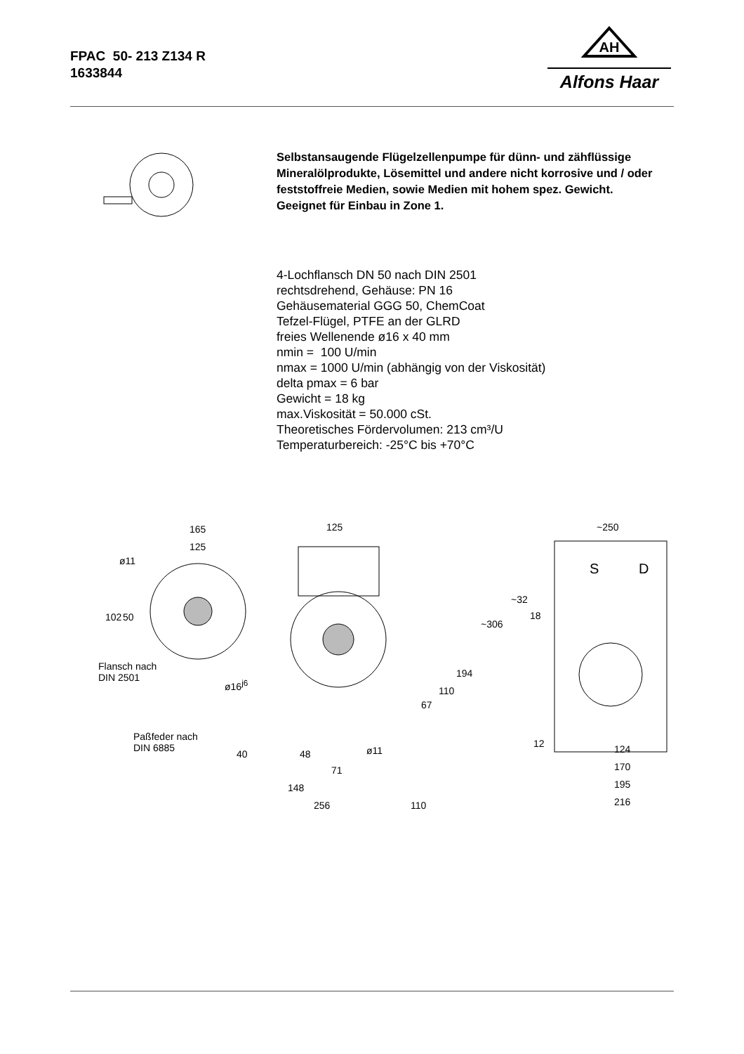FPAC 50- 213 Z134 R
1633844
AH
Alfons Haar
Selbstansaugende Flügelzellenpumpe für dünn- und zähflüssige Mineralölprodukte, Lösemittel und andere nicht korrosive und / oder feststoffreie Medien, sowie Medien mit hohem spez. Gewicht.
Geeignet für Einbau in Zone 1.
4-Lochflansch DN 50 nach DIN 2501
rechtsdrehend, Gehäuse: PN 16
Gehäusematerial GGG 50, ChemCoat
Tefzel-Flügel, PTFE an der GLRD
freies Wellenende ø16 x 40 mm
nmin = 100 U/min
nmax = 1000 U/min (abhängig von der Viskosität)
delta pmax = 6 bar
Gewicht = 18 kg
max.Viskosität = 50.000 cSt.
Theoretisches Fördervolumen: 213 cm³/U
Temperaturbereich: -25°C bis +70°C
165
125
ø11
102 50
Flansch nach
DIN 2501
125
~306
194
110
67
ø16<sup>j6</sup>
Paßfeder nach
DIN 6885 40 48 ø11
71
148
256 110
~250
S D
~32
18
12 124
170
195
216